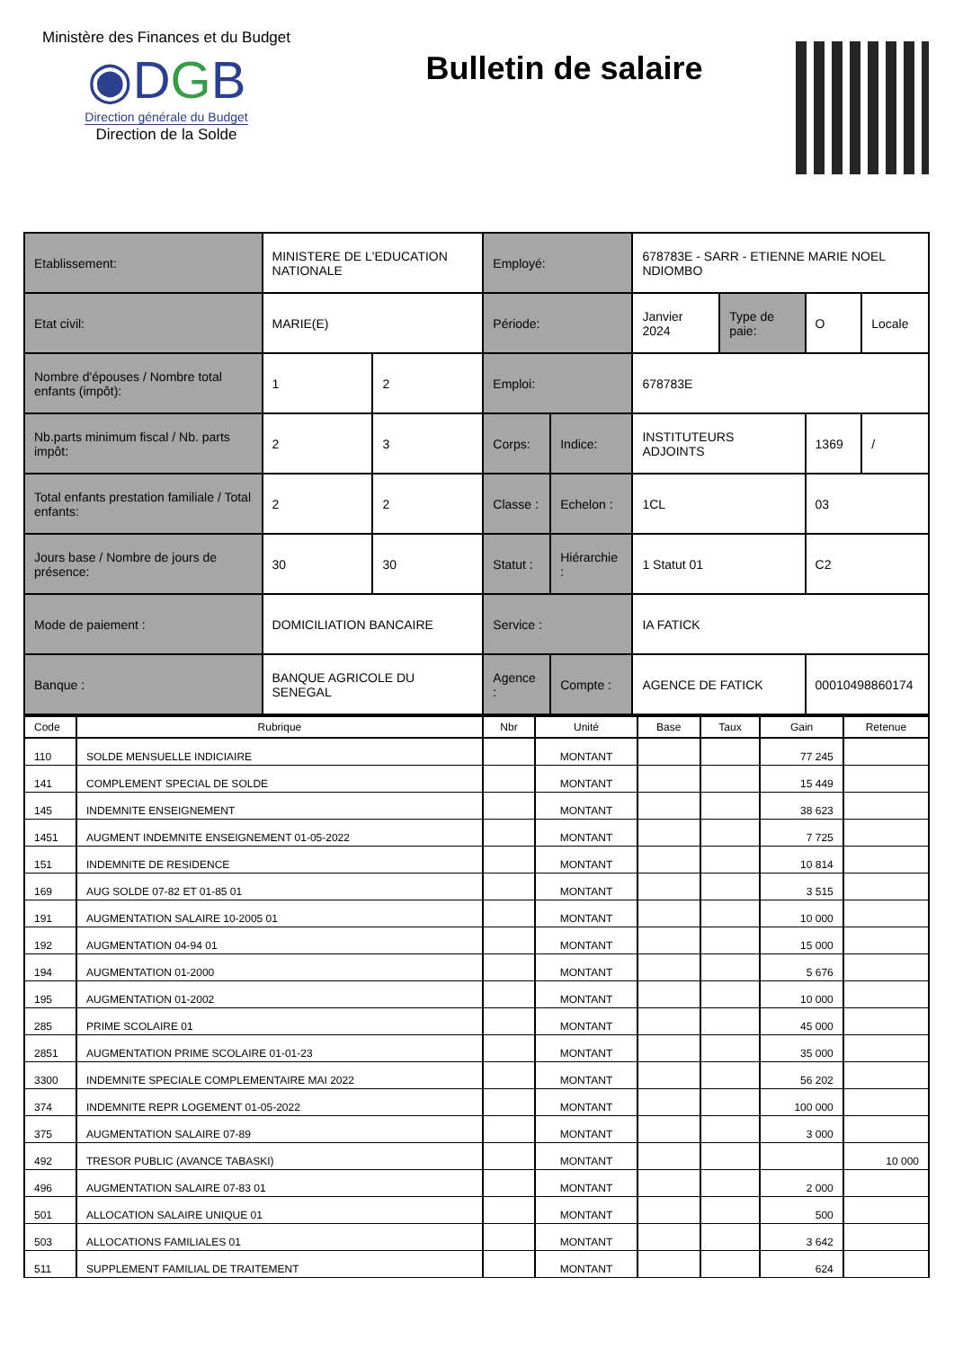Ministère des Finances et du Budget
◉DGB
Direction générale du Budget
Direction de la Solde
Bulletin de salaire
| Etablissement: | MINISTERE DE L'EDUCATION NATIONALE | | Employé: | | 678783E - SARR - ETIENNE MARIE NOEL NDIOMBO | | | |
| Etat civil: | MARIE(E) | | Période: | | Janvier 2024 | Type de paie: | O | Locale |
| Nombre d'épouses / Nombre total enfants (impôt): | 1 | 2 | Emploi: | | 678783E | | | |
| Nb.parts minimum fiscal / Nb. parts impôt: | 2 | 3 | Corps: | Indice: | INSTITUTEURS ADJOINTS | | 1369 | / |
| Total enfants prestation familiale / Total enfants: | 2 | 2 | Classe : | Echelon : | 1CL | | 03 | |
| Jours base / Nombre de jours de présence: | 30 | 30 | Statut : | Hiérarchie : | 1 Statut 01 | | C2 | |
| Mode de paiement : | DOMICILIATION BANCAIRE | | Service : | | IA FATICK | | | |
| Banque : | BANQUE AGRICOLE DU SENEGAL | | Agence : | Compte : | AGENCE DE FATICK | | 00010498860174 | |
| Code | Rubrique | Nbr | Unité | Base | Taux | Gain | Retenue |
| --- | --- | --- | --- | --- | --- | --- | --- |
| 110 | SOLDE MENSUELLE INDICIAIRE | | MONTANT | | | 77 245 | |
| 141 | COMPLEMENT SPECIAL DE SOLDE | | MONTANT | | | 15 449 | |
| 145 | INDEMNITE ENSEIGNEMENT | | MONTANT | | | 38 623 | |
| 1451 | AUGMENT INDEMNITE ENSEIGNEMENT 01-05-2022 | | MONTANT | | | 7 725 | |
| 151 | INDEMNITE DE RESIDENCE | | MONTANT | | | 10 814 | |
| 169 | AUG SOLDE 07-82 ET 01-85 01 | | MONTANT | | | 3 515 | |
| 191 | AUGMENTATION SALAIRE 10-2005 01 | | MONTANT | | | 10 000 | |
| 192 | AUGMENTATION 04-94 01 | | MONTANT | | | 15 000 | |
| 194 | AUGMENTATION 01-2000 | | MONTANT | | | 5 676 | |
| 195 | AUGMENTATION 01-2002 | | MONTANT | | | 10 000 | |
| 285 | PRIME SCOLAIRE 01 | | MONTANT | | | 45 000 | |
| 2851 | AUGMENTATION PRIME SCOLAIRE 01-01-23 | | MONTANT | | | 35 000 | |
| 3300 | INDEMNITE SPECIALE COMPLEMENTAIRE MAI 2022 | | MONTANT | | | 56 202 | |
| 374 | INDEMNITE REPR LOGEMENT 01-05-2022 | | MONTANT | | | 100 000 | |
| 375 | AUGMENTATION SALAIRE 07-89 | | MONTANT | | | 3 000 | |
| 492 | TRESOR PUBLIC (AVANCE TABASKI) | | MONTANT | | | | 10 000 |
| 496 | AUGMENTATION SALAIRE 07-83 01 | | MONTANT | | | 2 000 | |
| 501 | ALLOCATION SALAIRE UNIQUE 01 | | MONTANT | | | 500 | |
| 503 | ALLOCATIONS FAMILIALES 01 | | MONTANT | | | 3 642 | |
| 511 | SUPPLEMENT FAMILIAL DE TRAITEMENT | | MONTANT | | | 624 | |